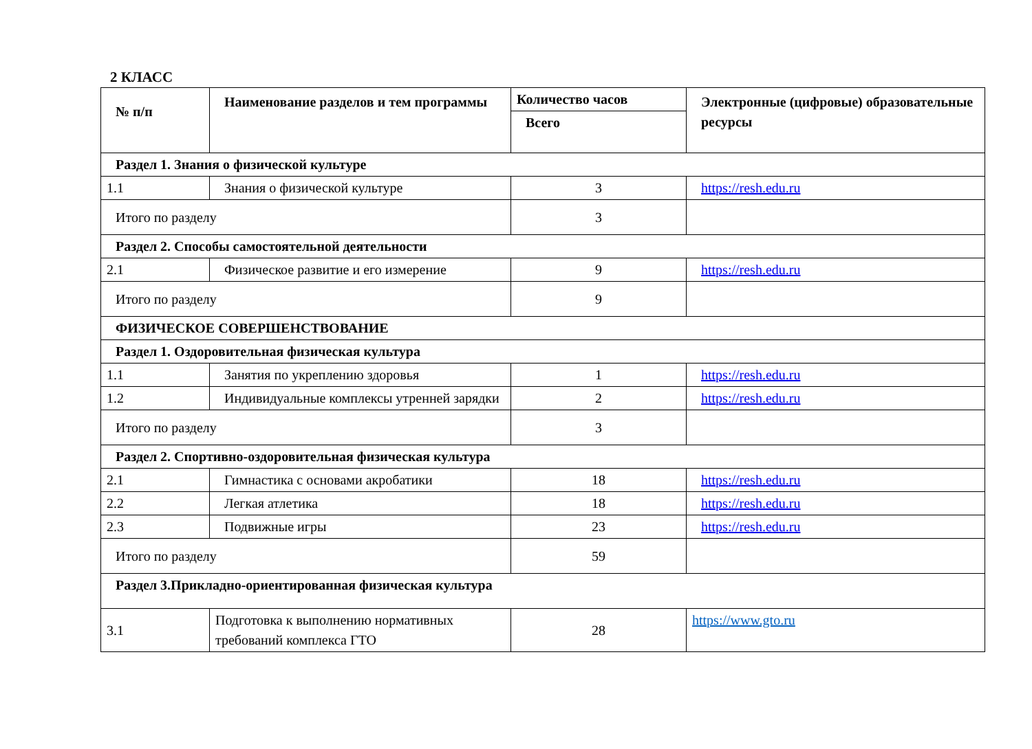2 КЛАСС
| № п/п | Наименование разделов и тем программы | Количество часов | Электронные (цифровые) образовательные ресурсы |
| --- | --- | --- | --- |
| | | Всего | |
| Раздел 1. Знания о физической культуре | | | |
| 1.1 | Знания о физической культуре | 3 | https://resh.edu.ru |
| Итого по разделу | | 3 | |
| Раздел 2. Способы самостоятельной деятельности | | | |
| 2.1 | Физическое развитие и его измерение | 9 | https://resh.edu.ru |
| Итого по разделу | | 9 | |
| ФИЗИЧЕСКОЕ СОВЕРШЕНСТВОВАНИЕ | | | |
| Раздел 1. Оздоровительная физическая культура | | | |
| 1.1 | Занятия по укреплению здоровья | 1 | https://resh.edu.ru |
| 1.2 | Индивидуальные комплексы утренней зарядки | 2 | https://resh.edu.ru |
| Итого по разделу | | 3 | |
| Раздел 2. Спортивно-оздоровительная физическая культура | | | |
| 2.1 | Гимнастика с основами акробатики | 18 | https://resh.edu.ru |
| 2.2 | Легкая атлетика | 18 | https://resh.edu.ru |
| 2.3 | Подвижные игры | 23 | https://resh.edu.ru |
| Итого по разделу | | 59 | |
| Раздел 3.Прикладно-ориентированная физическая культура | | | |
| 3.1 | Подготовка к выполнению нормативных требований комплекса ГТО | 28 | https://www.gto.ru |